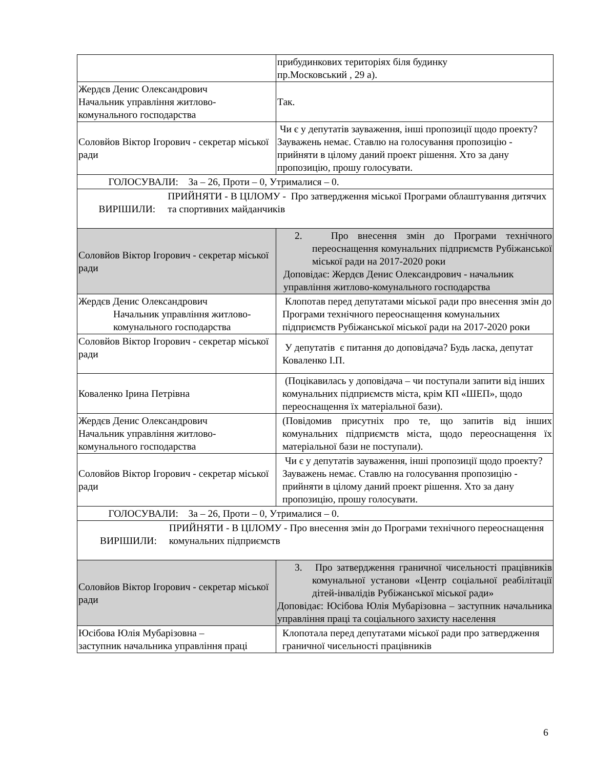| | прибудинкових територіях біля будинку пр.Московський , 29 а). |
| Жердєв Денис Олександрович Начальник управління житлово-комунального господарства | Так. |
| Соловйов Віктор Ігорович - секретар міської ради | Чи є у депутатів зауваження, інші пропозиції щодо проекту? Зауважень немає. Ставлю на голосування пропозицію - прийняти в цілому даний проект рішення. Хто за дану пропозицію, прошу голосувати. |
| ГОЛОСУВАЛИ: За – 26, Проти – 0, Утрималися – 0. | |
| ВИРІШИЛИ: ПРИЙНЯТИ - В ЦІЛОМУ - Про затвердження міської Програми облаштування дитячих та спортивних майданчиків | |
| Соловйов Віктор Ігорович - секретар міської ради | 2. Про внесення змін до Програми технічного переоснащення комунальних підприємств Рубіжанської міської ради на 2017-2020 роки Доповідає: Жердєв Денис Олександрович - начальник управління житлово-комунального господарства |
| Жердєв Денис Олександрович Начальник управління житлово- комунального господарства | Клопотав перед депутатами міської ради про внесення змін до Програми технічного переоснащення комунальних підприємств Рубіжанської міської ради на 2017-2020 роки |
| Соловйов Віктор Ігорович - секретар міської ради | У депутатів є питання до доповідача? Будь ласка, депутат Коваленко І.П. |
| Коваленко Ірина Петрівна | (Поцікавилась у доповідача – чи поступали запити від інших комунальних підприємств міста, крім КП «ШЕП», щодо переоснащення їх матеріальної бази). |
| Жердєв Денис Олександрович Начальник управління житлово-комунального господарства | (Повідомив присутніх про те, що запитів від інших комунальних підприємств міста, щодо переоснащення їх матеріальної бази не поступали). |
| Соловйов Віктор Ігорович - секретар міської ради | Чи є у депутатів зауваження, інші пропозиції щодо проекту? Зауважень немає. Ставлю на голосування пропозицію - прийняти в цілому даний проект рішення. Хто за дану пропозицію, прошу голосувати. |
| ГОЛОСУВАЛИ: За – 26, Проти – 0, Утрималися – 0. | |
| ВИРІШИЛИ: ПРИЙНЯТИ - В ЦІЛОМУ - Про внесення змін до Програми технічного переоснащення комунальних підприємств | |
| Соловйов Віктор Ігорович - секретар міської ради | 3. Про затвердження граничної чисельності працівників комунальної установи «Центр соціальної реабілітації дітей-інвалідів Рубіжанської міської ради» Доповідає: Юсібова Юлія Мубарізовна – заступник начальника управління праці та соціального захисту населення |
| Юсібова Юлія Мубарізовна – заступник начальника управління праці | Клопотала перед депутатами міської ради про затвердження граничної чисельності працівників |
6